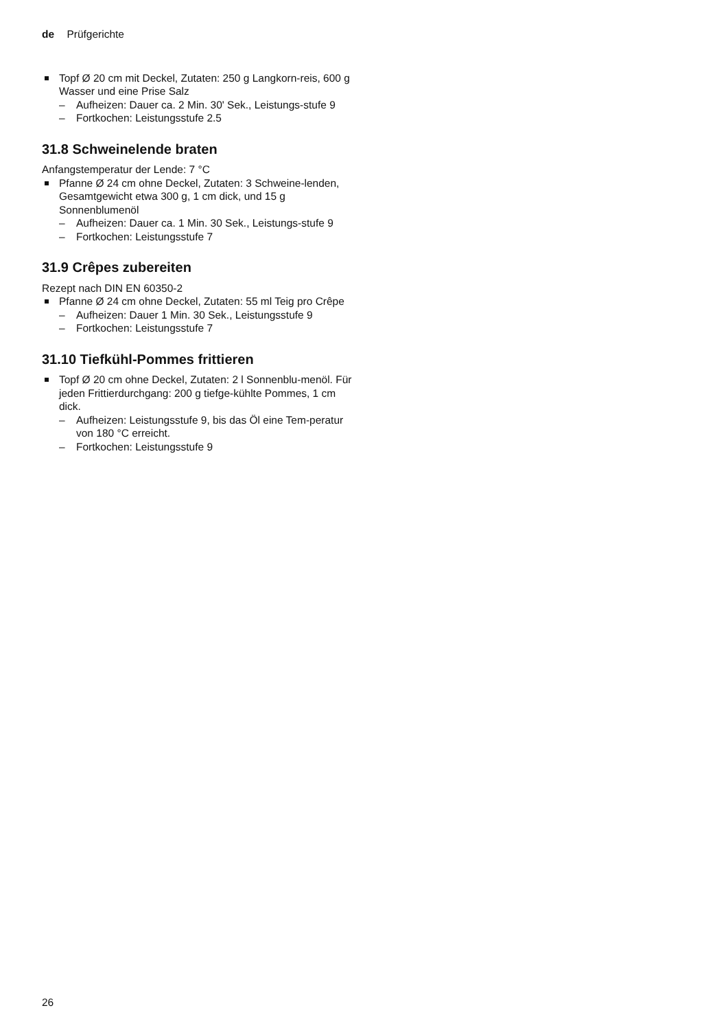de Prüfgerichte
Topf Ø 20 cm mit Deckel, Zutaten: 250 g Langkorn-reis, 600 g Wasser und eine Prise Salz
– Aufheizen: Dauer ca. 2 Min. 30' Sek., Leistungs-stufe 9
– Fortkochen: Leistungsstufe 2.5
31.8 Schweinelende braten
Anfangstemperatur der Lende: 7 °C
Pfanne Ø 24 cm ohne Deckel, Zutaten: 3 Schweine-lenden, Gesamtgewicht etwa 300 g, 1 cm dick, und 15 g Sonnenblumenöl
– Aufheizen: Dauer ca. 1 Min. 30 Sek., Leistungs-stufe 9
– Fortkochen: Leistungsstufe 7
31.9 Crêpes zubereiten
Rezept nach DIN EN 60350-2
Pfanne Ø 24 cm ohne Deckel, Zutaten: 55 ml Teig pro Crêpe
– Aufheizen: Dauer 1 Min. 30 Sek., Leistungsstufe 9
– Fortkochen: Leistungsstufe 7
31.10 Tiefkühl-Pommes frittieren
Topf Ø 20 cm ohne Deckel, Zutaten: 2 l Sonnenblu-menöl. Für jeden Frittierdurchgang: 200 g tiefge-kühlte Pommes, 1 cm dick.
– Aufheizen: Leistungsstufe 9, bis das Öl eine Tem-peratur von 180 °C erreicht.
– Fortkochen: Leistungsstufe 9
26